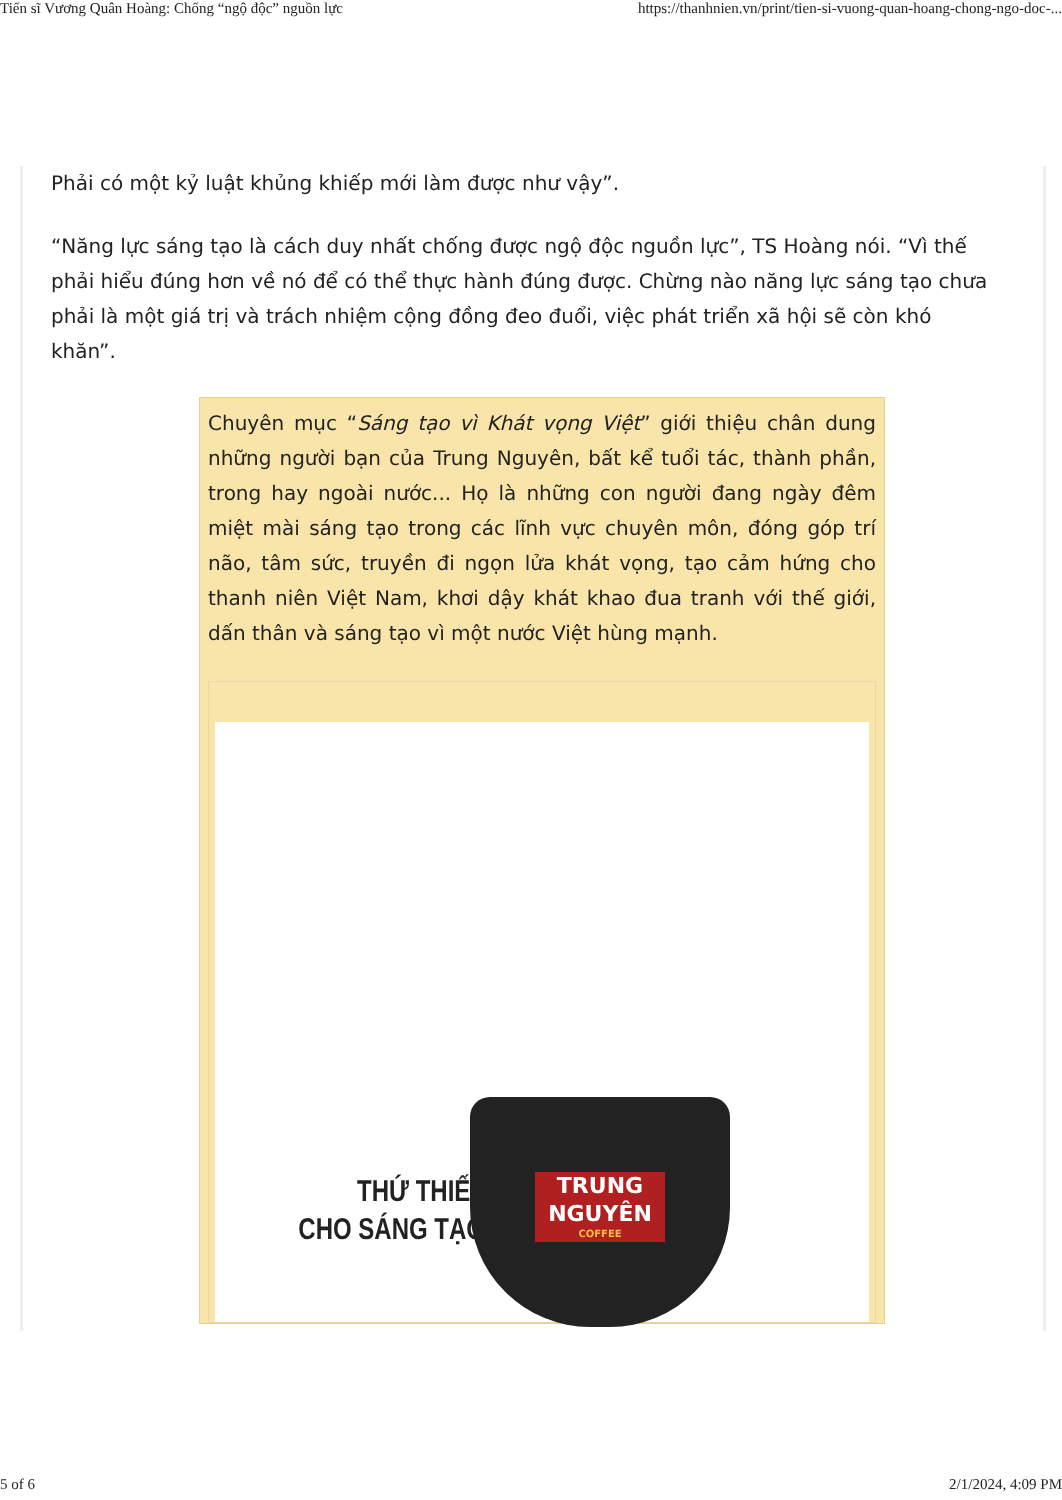Tiến sĩ Vương Quân Hoàng: Chống “ngộ độc” nguồn lực https://thanhnien.vn/print/tien-si-vuong-quan-hoang-chong-ngo-doc-...
Phải có một kỷ luật khủng khiếp mới làm được như vậy”.
“Năng lực sáng tạo là cách duy nhất chống được ngộ độc nguồn lực”, TS Hoàng nói. “Vì thế phải hiểu đúng hơn về nó để có thể thực hành đúng được. Chừng nào năng lực sáng tạo chưa phải là một giá trị và trách nhiệm cộng đồng đeo đuổi, việc phát triển xã hội sẽ còn khó khăn”.
Chuyên mục “Sáng tạo vì Khát vọng Việt” giới thiệu chân dung những người bạn của Trung Nguyên, bất kể tuổi tác, thành phần, trong hay ngoài nước... Họ là những con người đang ngày đêm miệt mài sáng tạo trong các lĩnh vực chuyên môn, đóng góp trí não, tâm sức, truyền đi ngọn lửa khát vọng, tạo cảm hứng cho thanh niên Việt Nam, khơi dậy khát khao đua tranh với thế giới, dấn thân và sáng tạo vì một nước Việt hùng mạnh.
THỨ THIẾT
CHO SÁNG TẠO
TRUNG
NGUYÊN
COFFEE
5 of 6 2/1/2024, 4:09 PM